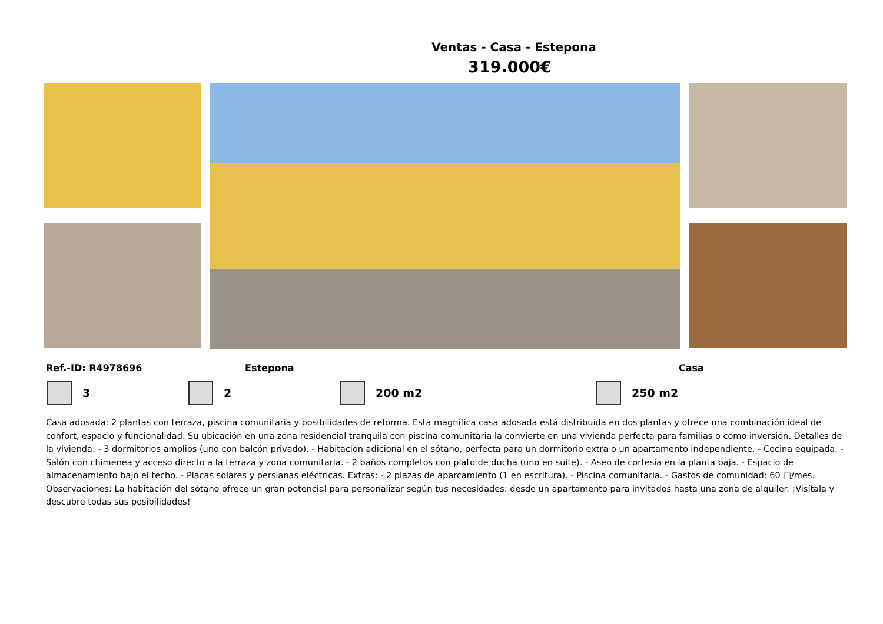Ventas - Casa - Estepona
319.000€
Ref.-ID: R4978696 Estepona Casa
3 2 200 m2 250 m2
Casa adosada: 2 plantas con terraza, piscina comunitaria y posibilidades de reforma. Esta magnífica casa adosada está distribuida en dos plantas y ofrece una combinación ideal de confort, espacio y funcionalidad. Su ubicación en una zona residencial tranquila con piscina comunitaria la convierte en una vivienda perfecta para familias o como inversión. Detalles de la vivienda: - 3 dormitorios amplios (uno con balcón privado). - Habitación adicional en el sótano, perfecta para un dormitorio extra o un apartamento independiente. - Cocina equipada. - Salón con chimenea y acceso directo a la terraza y zona comunitaria. - 2 baños completos con plato de ducha (uno en suite). - Aseo de cortesía en la planta baja. - Espacio de almacenamiento bajo el techo. - Placas solares y persianas eléctricas. Extras: - 2 plazas de aparcamiento (1 en escritura). - Piscina comunitaria. - Gastos de comunidad: 60 □/mes. Observaciones: La habitación del sótano ofrece un gran potencial para personalizar según tus necesidades: desde un apartamento para invitados hasta una zona de alquiler. ¡Visítala y descubre todas sus posibilidades!